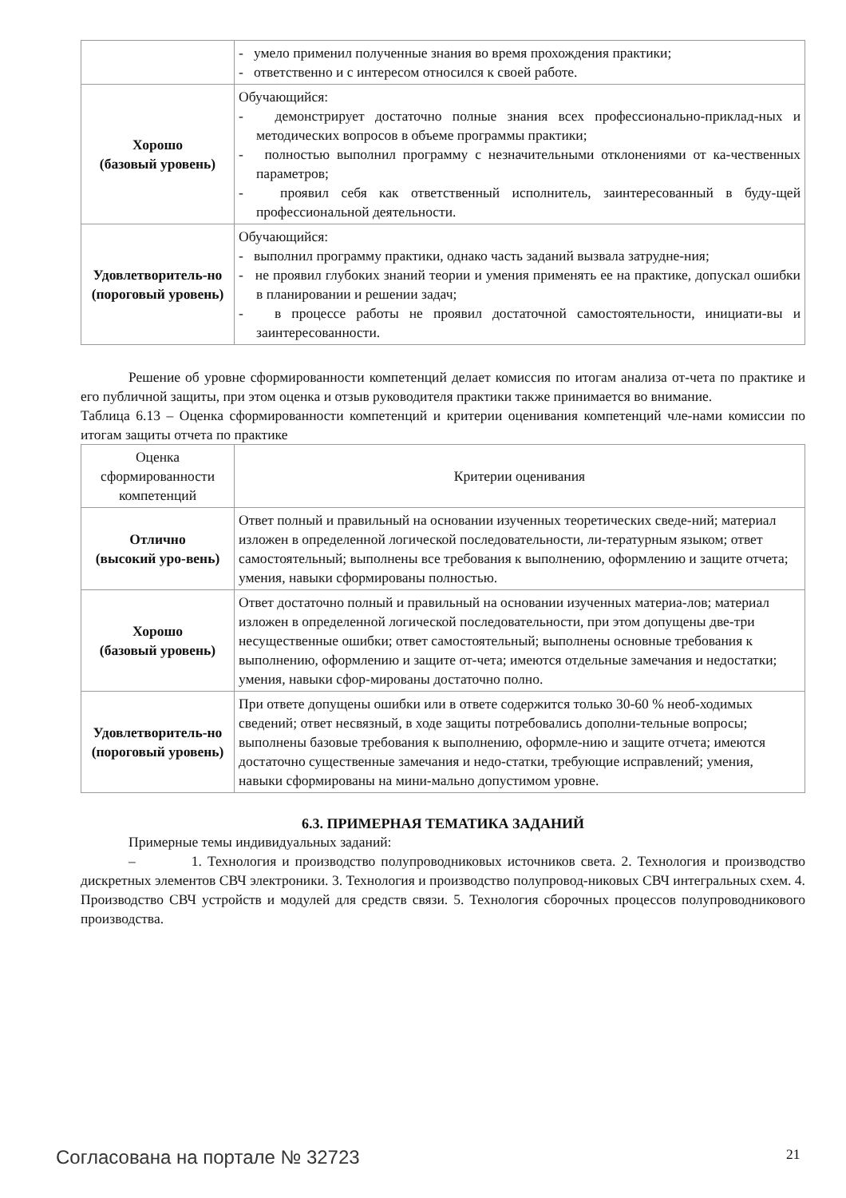| | - умело применил полученные знания во время прохождения практики; - ответственно и с интересом относился к своей работе. |
| Хорошо (базовый уровень) | Обучающийся: - демонстрирует достаточно полные знания всех профессионально-приклад-ных и методических вопросов в объеме программы практики; - полностью выполнил программу с незначительными отклонениями от ка-чественных параметров; - проявил себя как ответственный исполнитель, заинтересованный в буду-щей профессиональной деятельности. |
| Удовлетворитель-но (пороговый уровень) | Обучающийся: - выполнил программу практики, однако часть заданий вызвала затрудне-ния; - не проявил глубоких знаний теории и умения применять ее на практике, допускал ошибки в планировании и решении задач; - в процессе работы не проявил достаточной самостоятельности, инициати-вы и заинтересованности. |
Решение об уровне сформированности компетенций делает комиссия по итогам анализа от-чета по практике и его публичной защиты, при этом оценка и отзыв руководителя практики также принимается во внимание.
Таблица 6.13 – Оценка сформированности компетенций и критерии оценивания компетенций чле-нами комиссии по итогам защиты отчета по практике
| Оценка сформированности компетенций | Критерии оценивания |
| Отлично (высокий уро-вень) | Ответ полный и правильный на основании изученных теоретических сведе-ний; материал изложен в определенной логической последовательности, ли-тературным языком; ответ самостоятельный; выполнены все требования к выполнению, оформлению и защите отчета; умения, навыки сформированы полностью. |
| Хорошо (базовый уровень) | Ответ достаточно полный и правильный на основании изученных материа-лов; материал изложен в определенной логической последовательности, при этом допущены две-три несущественные ошибки; ответ самостоятельный; выполнены основные требования к выполнению, оформлению и защите от-чета; имеются отдельные замечания и недостатки; умения, навыки сфор-мированы достаточно полно. |
| Удовлетворитель-но (пороговый уровень) | При ответе допущены ошибки или в ответе содержится только 30-60 % необ-ходимых сведений; ответ несвязный, в ходе защиты потребовались дополни-тельные вопросы; выполнены базовые требования к выполнению, оформле-нию и защите отчета; имеются достаточно существенные замечания и недо-статки, требующие исправлений; умения, навыки сформированы на мини-мально допустимом уровне. |
6.3. ПРИМЕРНАЯ ТЕМАТИКА ЗАДАНИЙ
Примерные темы индивидуальных заданий:
– 1. Технология и производство полупроводниковых источников света. 2. Технология и производство дискретных элементов СВЧ электроники. 3. Технология и производство полупровод-никовых СВЧ интегральных схем. 4. Производство СВЧ устройств и модулей для средств связи. 5. Технология сборочных процессов полупроводникового производства.
Согласована на портале № 32723 21